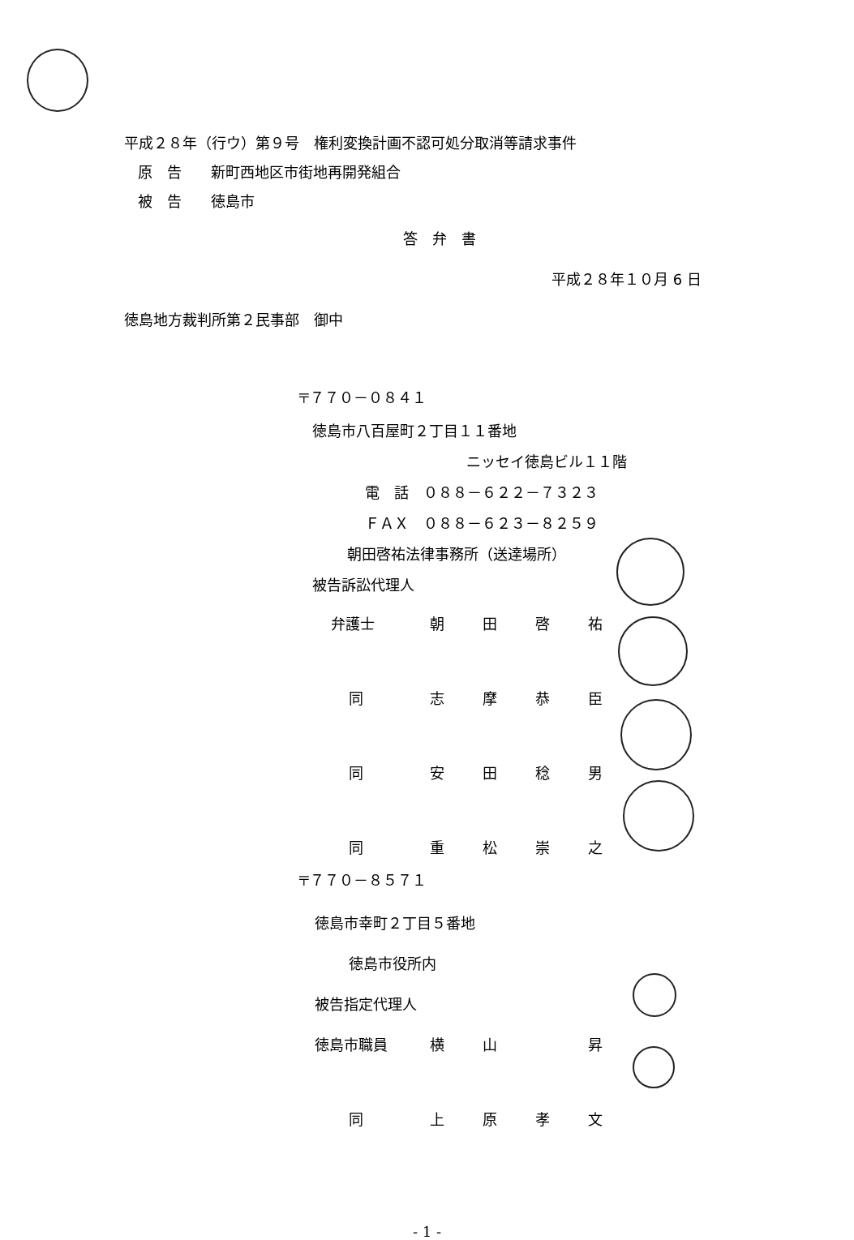平成２８年（行ウ）第９号　権利変換計画不認可処分取消等請求事件
原　告　　新町西地区市街地再開発組合
被　告　　徳島市
答　弁　書
平成２８年１０月 6 日
徳島地方裁判所第２民事部　御中
〒７７０－０８４１
徳島市八百屋町２丁目１１番地
ニッセイ徳島ビル１１階
電　話　０８８－６２２－７３２３
ＦＡＸ　０８８－６２３－８２５９
朝田啓祐法律事務所（送達場所）
被告訴訟代理人
弁護士 朝田啓祐
同志摩恭臣
同安田稔男
同重松崇之
〒７７０－８５７１
徳島市幸町２丁目５番地
徳島市役所内
被告指定代理人
徳島市職員 横山 昇
同上原孝文
- 1 -